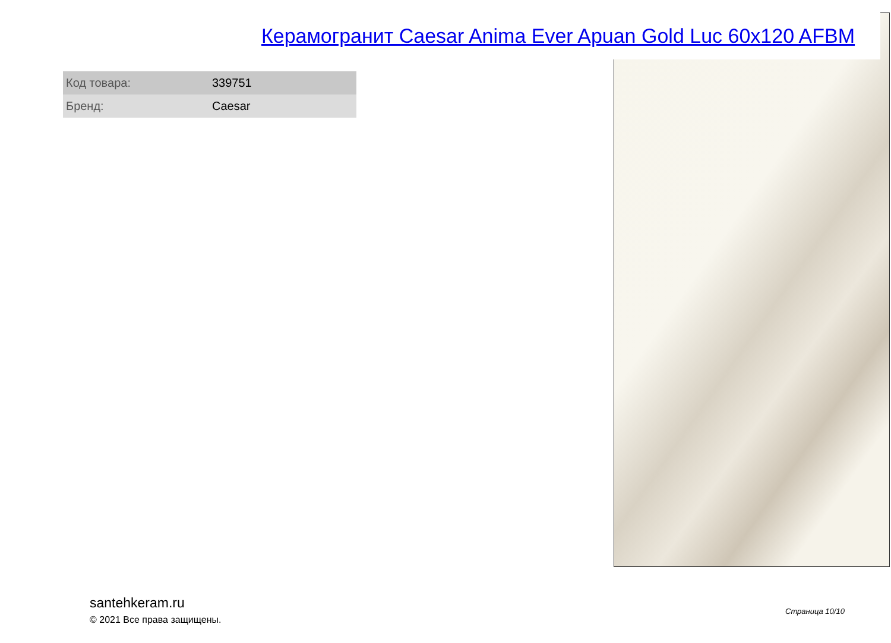Керамогранит Caesar Anima Ever Apuan Gold Luc 60x120 AFBM
| Код товара: | 339751 |
| Бренд: | Caesar |
santehkeram.ru
© 2021 Все права защищены.
Страница 10/10